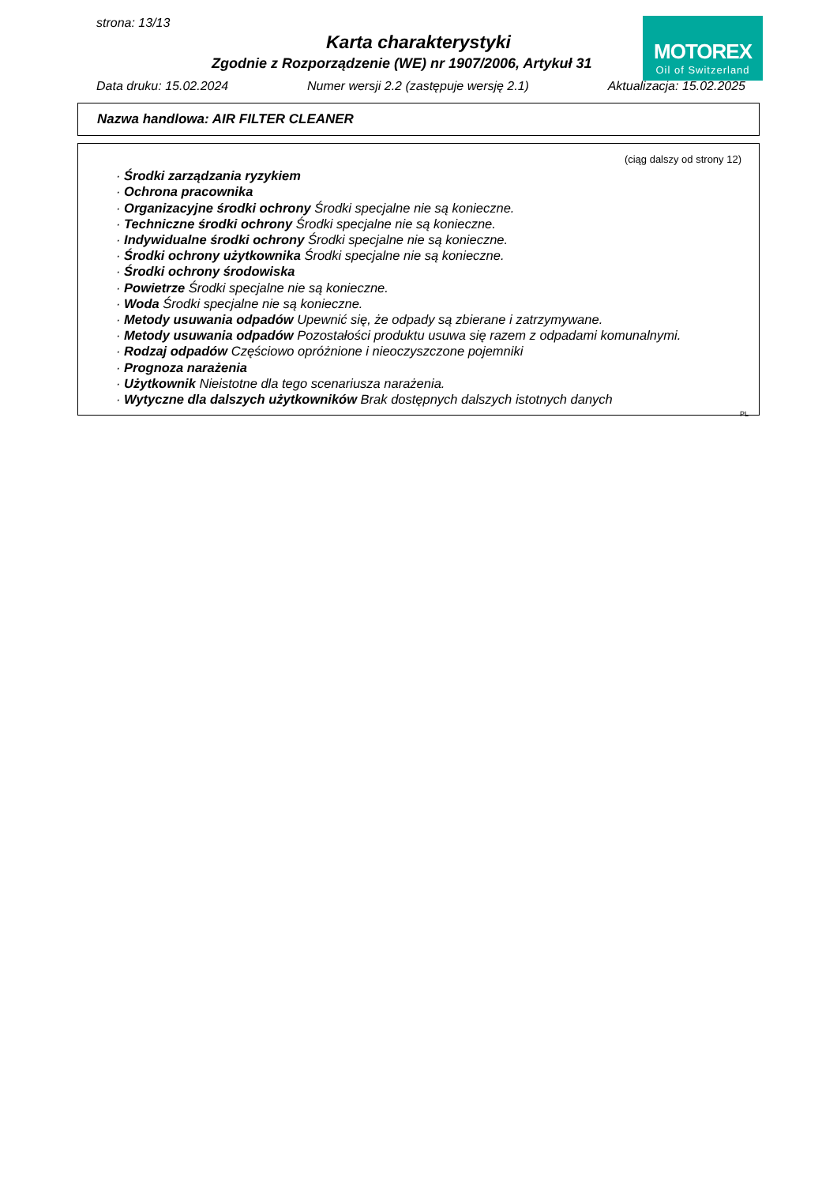strona: 13/13
Karta charakterystyki
Zgodnie z Rozporządzenie (WE) nr 1907/2006, Artykuł 31
MOTOREX
Oil of Switzerland
Data druku: 15.02.2024 Numer wersji 2.2 (zastępuje wersję 2.1) Aktualizacja: 15.02.2025
Nazwa handlowa: AIR FILTER CLEANER
(ciąg dalszy od strony 12)
· Środki zarządzania ryzykiem
· Ochrona pracownika
· Organizacyjne środki ochrony Środki specjalne nie są konieczne.
· Techniczne środki ochrony Środki specjalne nie są konieczne.
· Indywidualne środki ochrony Środki specjalne nie są konieczne.
· Środki ochrony użytkownika Środki specjalne nie są konieczne.
· Środki ochrony środowiska
· Powietrze Środki specjalne nie są konieczne.
· Woda Środki specjalne nie są konieczne.
· Metody usuwania odpadów Upewnić się, że odpady są zbierane i zatrzymywane.
· Metody usuwania odpadów Pozostałości produktu usuwa się razem z odpadami komunalnymi.
· Rodzaj odpadów Częściowo opróżnione i nieoczyszczone pojemniki
· Prognoza narażenia
· Użytkownik Nieistotne dla tego scenariusza narażenia.
· Wytyczne dla dalszych użytkowników Brak dostępnych dalszych istotnych danych
PL